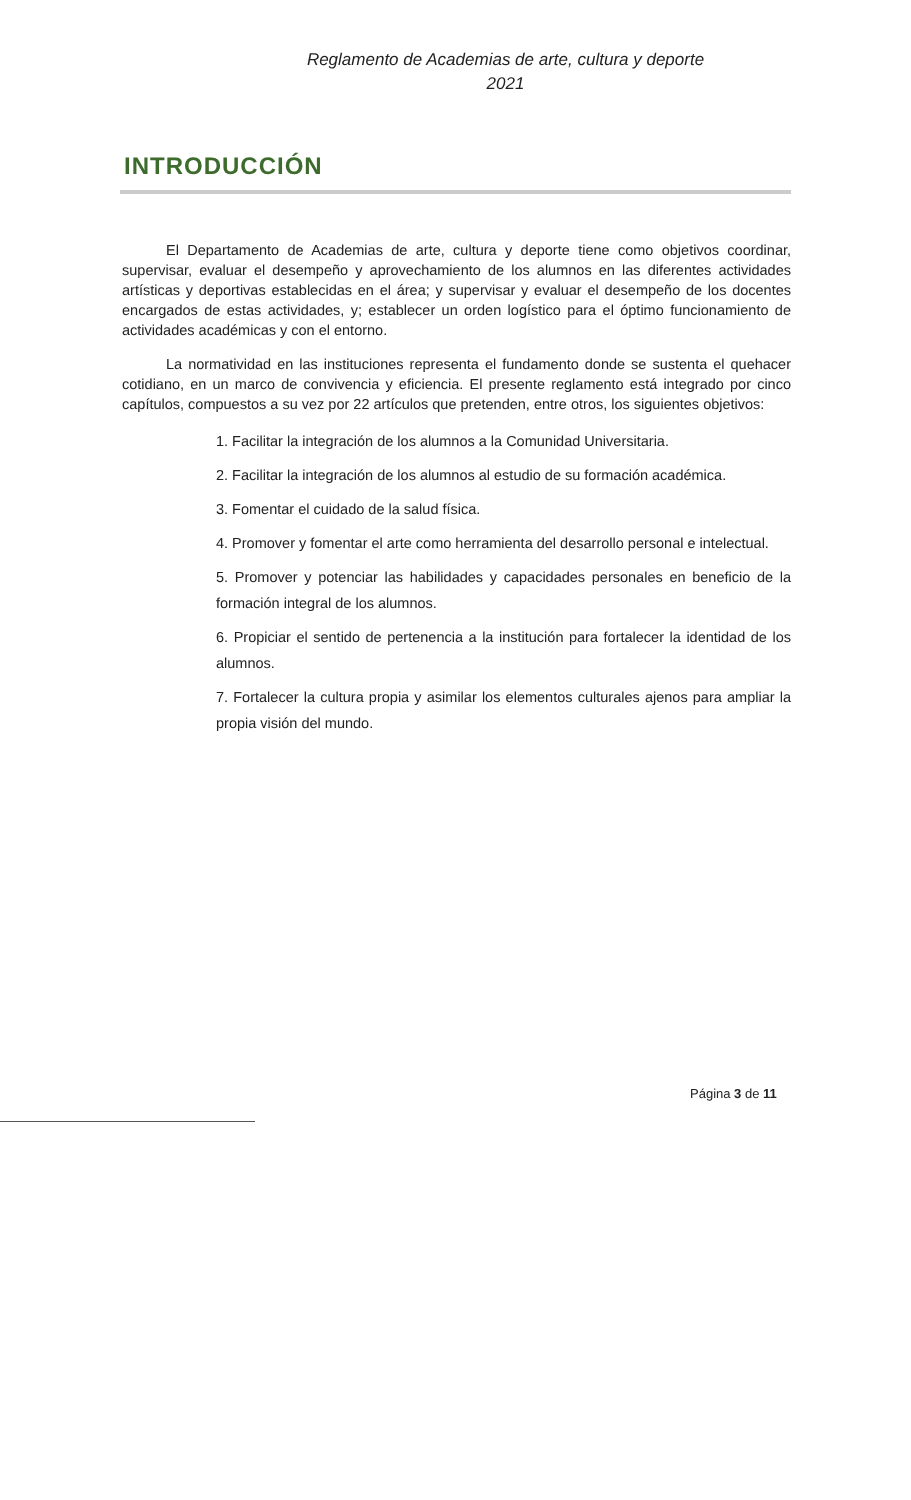Reglamento de Academias de arte, cultura y deporte
2021
INTRODUCCIÓN
El Departamento de Academias de arte, cultura y deporte tiene como objetivos coordinar, supervisar, evaluar el desempeño y aprovechamiento de los alumnos en las diferentes actividades artísticas y deportivas establecidas en el área; y supervisar y evaluar el desempeño de los docentes encargados de estas actividades, y; establecer un orden logístico para el óptimo funcionamiento de actividades académicas y con el entorno.
La normatividad en las instituciones representa el fundamento donde se sustenta el quehacer cotidiano, en un marco de convivencia y eficiencia. El presente reglamento está integrado por cinco capítulos, compuestos a su vez por 22 artículos que pretenden, entre otros, los siguientes objetivos:
1. Facilitar la integración de los alumnos a la Comunidad Universitaria.
2. Facilitar la integración de los alumnos al estudio de su formación académica.
3. Fomentar el cuidado de la salud física.
4. Promover y fomentar el arte como herramienta del desarrollo personal e intelectual.
5. Promover y potenciar las habilidades y capacidades personales en beneficio de la formación integral de los alumnos.
6. Propiciar el sentido de pertenencia a la institución para fortalecer la identidad de los alumnos.
7. Fortalecer la cultura propia y asimilar los elementos culturales ajenos para ampliar la propia visión del mundo.
Página 3 de 11